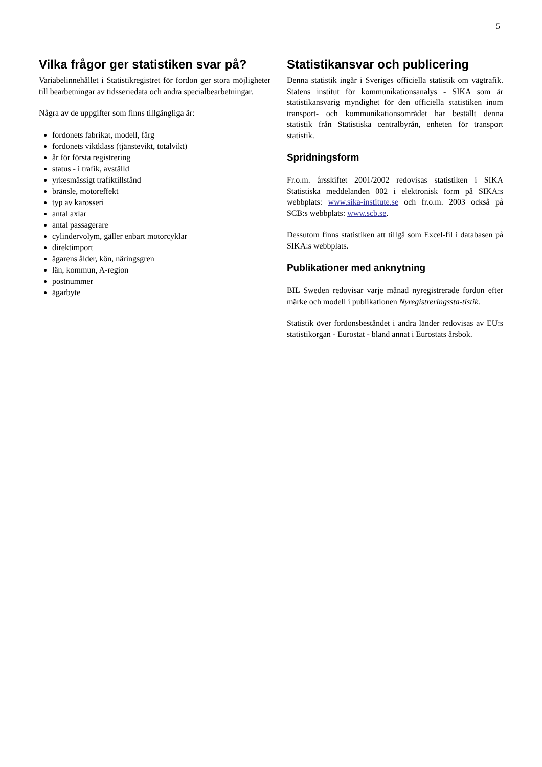5
Vilka frågor ger statistiken svar på?
Variabelinnehållet i Statistikregistret för fordon ger stora möjligheter till bearbetningar av tidsseriedata och andra specialbearbetningar.
Några av de uppgifter som finns tillgängliga är:
fordonets fabrikat, modell, färg
fordonets viktklass (tjänstevikt, totalvikt)
år för första registrering
status - i trafik, avställd
yrkesmässigt trafiktillstånd
bränsle, motoreffekt
typ av karosseri
antal axlar
antal passagerare
cylindervolym, gäller enbart motorcyklar
direktimport
ägarens ålder, kön, näringsgren
län, kommun, A-region
postnummer
ägarbyte
Statistikansvar och publicering
Denna statistik ingår i Sveriges officiella statistik om vägtrafik. Statens institut för kommunikationsanalys - SIKA som är statistikansvarig myndighet för den officiella statistiken inom transport- och kommunikationsområdet har beställt denna statistik från Statistiska centralbyrån, enheten för transport statistik.
Spridningsform
Fr.o.m. årsskiftet 2001/2002 redovisas statistiken i SIKA Statistiska meddelanden 002 i elektronisk form på SIKA:s webbplats: www.sika-institute.se och fr.o.m. 2003 också på SCB:s webbplats: www.scb.se.
Dessutom finns statistiken att tillgå som Excel-fil i databasen på SIKA:s webbplats.
Publikationer med anknytning
BIL Sweden redovisar varje månad nyregistrerade fordon efter märke och modell i publikationen Nyregistreringssta-tistik.
Statistik över fordonsbeståndet i andra länder redovisas av EU:s statistikorgan - Eurostat - bland annat i Eurostats årsbok.